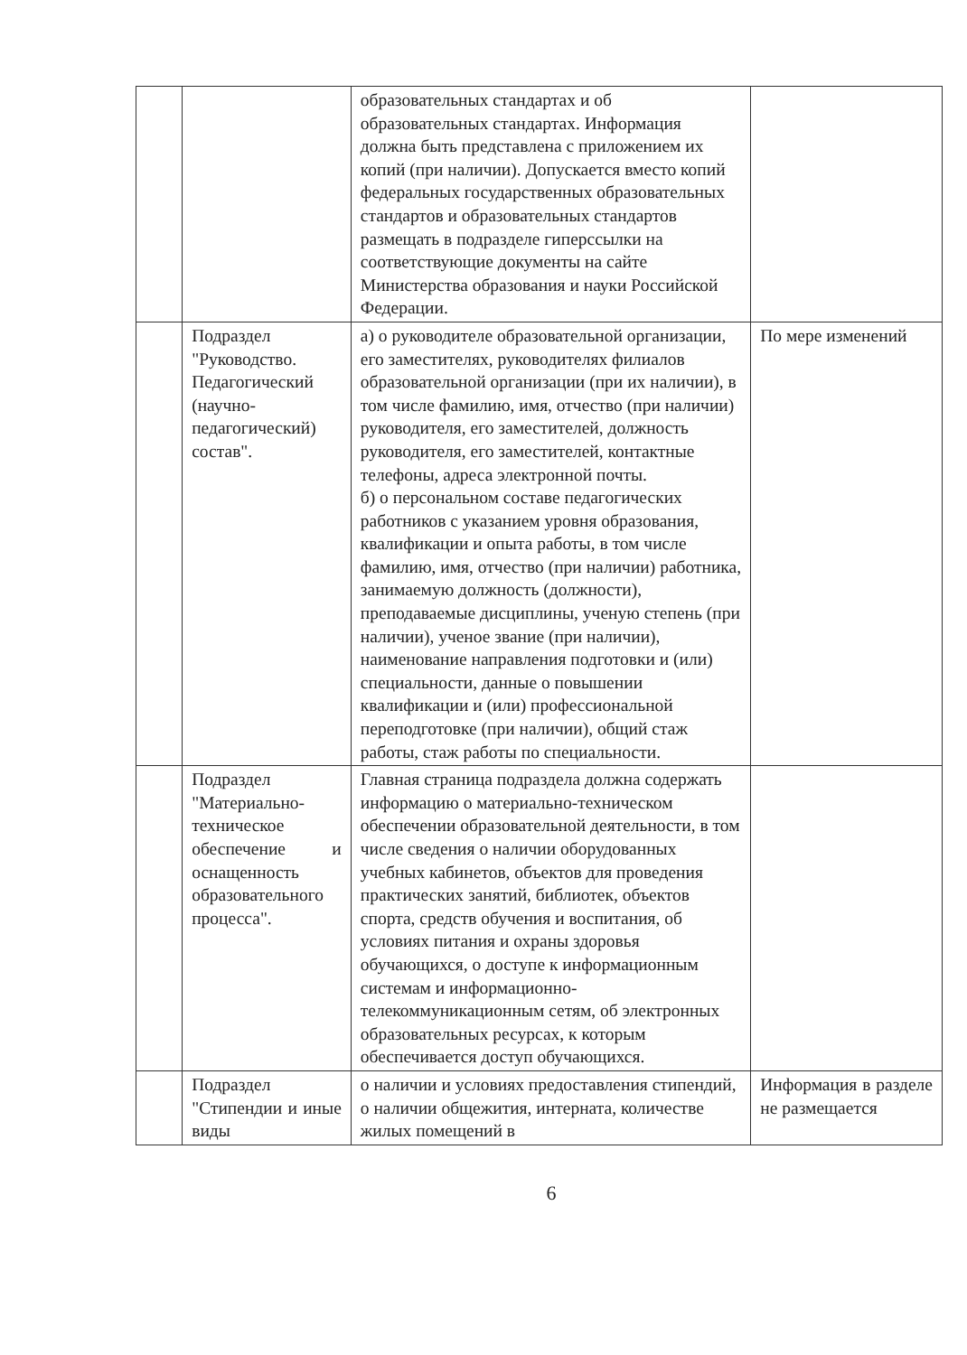| | | образовательных стандартах и об образовательных стандартах. Информация должна быть представлена с приложением их копий (при наличии). Допускается вместо копий федеральных государственных образовательных стандартов и образовательных стандартов размещать в подразделе гиперссылки на соответствующие документы на сайте Министерства образования и науки Российской Федерации. | |
| | Подраздел "Руководство. Педагогический (научно-педагогический) состав". | а) о руководителе образовательной организации, его заместителях, руководителях филиалов образовательной организации (при их наличии), в том числе фамилию, имя, отчество (при наличии) руководителя, его заместителей, должность руководителя, его заместителей, контактные телефоны, адреса электронной почты. б) о персональном составе педагогических работников с указанием уровня образования, квалификации и опыта работы, в том числе фамилию, имя, отчество (при наличии) работника, занимаемую должность (должности), преподаваемые дисциплины, ученую степень (при наличии), ученое звание (при наличии), наименование направления подготовки и (или) специальности, данные о повышении квалификации и (или) профессиональной переподготовке (при наличии), общий стаж работы, стаж работы по специальности. | По мере изменений |
| | Подраздел "Материально-техническое обеспечение и оснащенность образовательного процесса". | Главная страница подраздела должна содержать информацию о материально-техническом обеспечении образовательной деятельности, в том числе сведения о наличии оборудованных учебных кабинетов, объектов для проведения практических занятий, библиотек, объектов спорта, средств обучения и воспитания, об условиях питания и охраны здоровья обучающихся, о доступе к информационным системам и информационно-телекоммуникационным сетям, об электронных образовательных ресурсах, к которым обеспечивается доступ обучающихся. | |
| | Подраздел "Стипендии и иные виды | о наличии и условиях предоставления стипендий, о наличии общежития, интерната, количестве жилых помещений в | Информация в разделе не размещается |
6